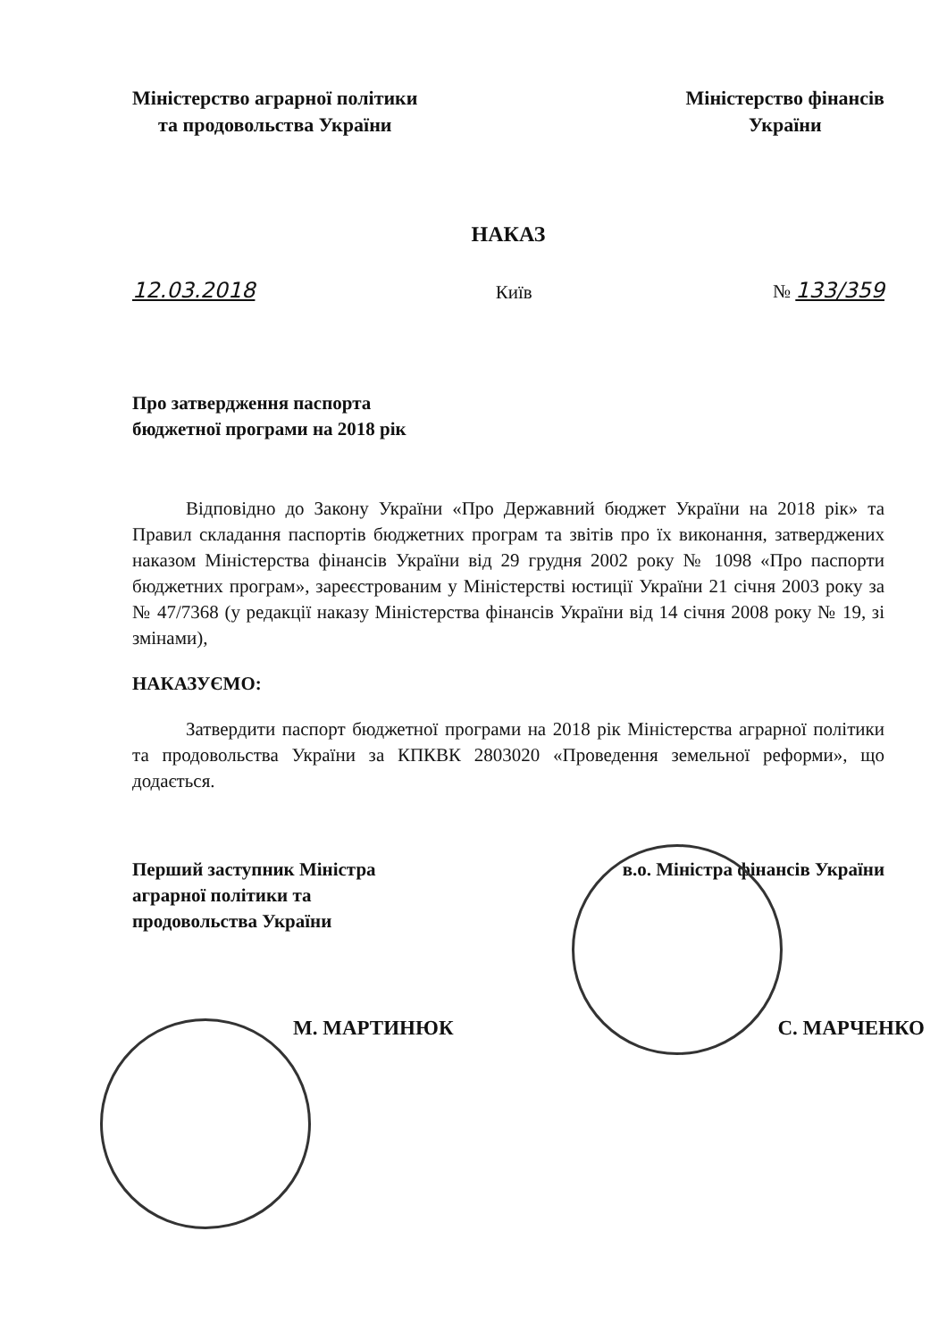Міністерство аграрної політики
та продовольства України
Міністерство фінансів
України
НАКАЗ
12.03.2018 Київ № 133/359
Про затвердження паспорта
бюджетної програми на 2018 рік
Відповідно до Закону України «Про Державний бюджет України на 2018 рік» та Правил складання паспортів бюджетних програм та звітів про їх виконання, затверджених наказом Міністерства фінансів України від 29 грудня 2002 року № 1098 «Про паспорти бюджетних програм», зареєстрованим у Міністерстві юстиції України 21 січня 2003 року за № 47/7368 (у редакції наказу Міністерства фінансів України від 14 січня 2008 року № 19, зі змінами),
НАКАЗУЄМО:
Затвердити паспорт бюджетної програми на 2018 рік Міністерства аграрної політики та продовольства України за КПКВК 2803020 «Проведення земельної реформи», що додається.
Перший заступник Міністра
аграрної політики та
продовольства України
в.о. Міністра фінансів України
М. МАРТИНЮК С. МАРЧЕНКО